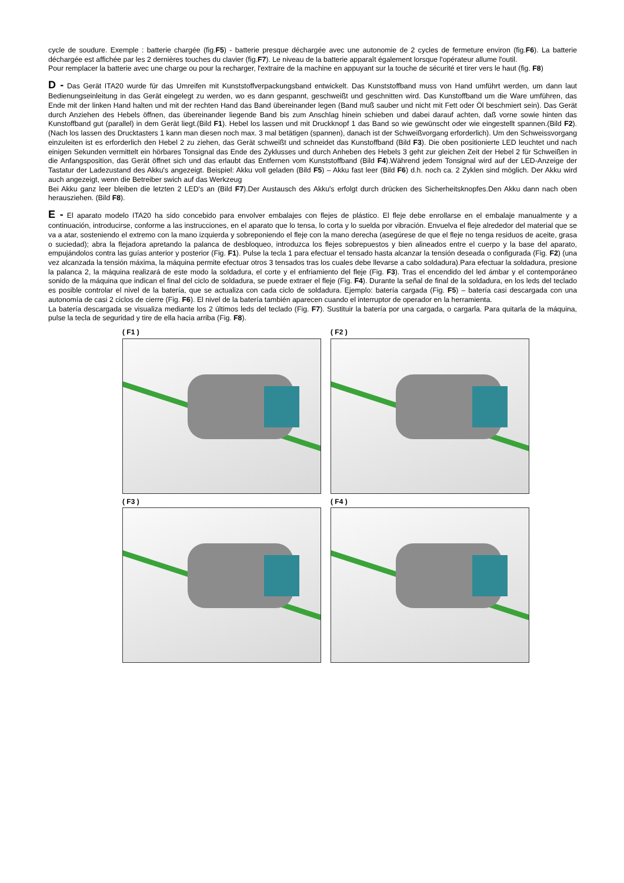cycle de soudure. Exemple : batterie chargée (fig.F5) - batterie presque déchargée avec une autonomie de 2 cycles de fermeture environ (fig.F6). La batterie déchargée est affichée par les 2 dernières touches du clavier (fig.F7). Le niveau de la batterie apparaît également lorsque l'opérateur allume l'outil.
Pour remplacer la batterie avec une charge ou pour la recharger, l'extraire de la machine en appuyant sur la touche de sécurité et tirer vers le haut (fig. F8)
D - Das Gerät ITA20 wurde für das Umreifen mit Kunststoffverpackungsband entwickelt. Das Kunststoffband muss von Hand umführt werden, um dann laut Bedienungseinleitung in das Gerät eingelegt zu werden, wo es dann gespannt, geschweißt und geschnitten wird. Das Kunstoffband um die Ware umführen, das Ende mit der linken Hand halten und mit der rechten Hand das Band übereinander legen (Band muß sauber und nicht mit Fett oder Öl beschmiert sein). Das Gerät durch Anziehen des Hebels öffnen, das übereinander liegende Band bis zum Anschlag hinein schieben und dabei darauf achten, daß vorne sowie hinten das Kunstoffband gut (parallel) in dem Gerät liegt.(Bild F1). Hebel los lassen und mit Druckknopf 1 das Band so wie gewünscht oder wie eingestellt spannen.(Bild F2).(Nach los lassen des Drucktasters 1 kann man diesen noch max. 3 mal betätigen (spannen), danach ist der Schweißvorgang erforderlich). Um den Schweissvorgang einzuleiten ist es erforderlich den Hebel 2 zu ziehen, das Gerät schweißt und schneidet das Kunstoffband (Bild F3). Die oben positionierte LED leuchtet und nach einigen Sekunden vermittelt ein hörbares Tonsignal das Ende des Zyklusses und durch Anheben des Hebels 3 geht zur gleichen Zeit der Hebel 2 für Schweißen in die Anfangsposition, das Gerät öffnet sich und das erlaubt das Entfernen vom Kunststoffband (Bild F4).Während jedem Tonsignal wird auf der LED-Anzeige der Tastatur der Ladezustand des Akku's angezeigt. Beispiel: Akku voll geladen (Bild F5) – Akku fast leer (Bild F6) d.h. noch ca. 2 Zyklen sind möglich. Der Akku wird auch angezeigt, wenn die Betreiber swich auf das Werkzeug
Bei Akku ganz leer bleiben die letzten 2 LED's an (Bild F7).Der Austausch des Akku's erfolgt durch drücken des Sicherheitsknopfes.Den Akku dann nach oben herausziehen. (Bild F8).
E - El aparato modelo ITA20 ha sido concebido para envolver embalajes con flejes de plástico. El fleje debe enrollarse en el embalaje manualmente y a continuación, introducirse, conforme a las instrucciones, en el aparato que lo tensa, lo corta y lo suelda por vibración. Envuelva el fleje alrededor del material que se va a atar, sosteniendo el extremo con la mano izquierda y sobreponiendo el fleje con la mano derecha (asegúrese de que el fleje no tenga residuos de aceite, grasa o suciedad); abra la flejadora apretando la palanca de desbloqueo, introduzca los flejes sobrepuestos y bien alineados entre el cuerpo y la base del aparato, empujándolos contra las guías anterior y posterior (Fig. F1). Pulse la tecla 1 para efectuar el tensado hasta alcanzar la tensión deseada o configurada (Fig. F2) (una vez alcanzada la tensión máxima, la máquina permite efectuar otros 3 tensados tras los cuales debe llevarse a cabo soldadura).Para efectuar la soldadura, presione la palanca 2, la máquina realizará de este modo la soldadura, el corte y el enfriamiento del fleje (Fig. F3). Tras el encendido del led ámbar y el contemporáneo sonido de la máquina que indican el final del ciclo de soldadura, se puede extraer el fleje (Fig. F4). Durante la señal de final de la soldadura, en los leds del teclado es posible controlar el nivel de la batería, que se actualiza con cada ciclo de soldadura. Ejemplo: batería cargada (Fig. F5) – batería casi descargada con una autonomía de casi 2 ciclos de cierre (Fig. F6). El nivel de la batería también aparecen cuando el interruptor de operador en la herramienta.
La batería descargada se visualiza mediante los 2 últimos leds del teclado (Fig. F7). Sustituir la batería por una cargada, o cargarla. Para quitarla de la máquina, pulse la tecla de seguridad y tire de ella hacia arriba (Fig. F8).
( F1 )
( F2 )
( F3 )
( F4 )